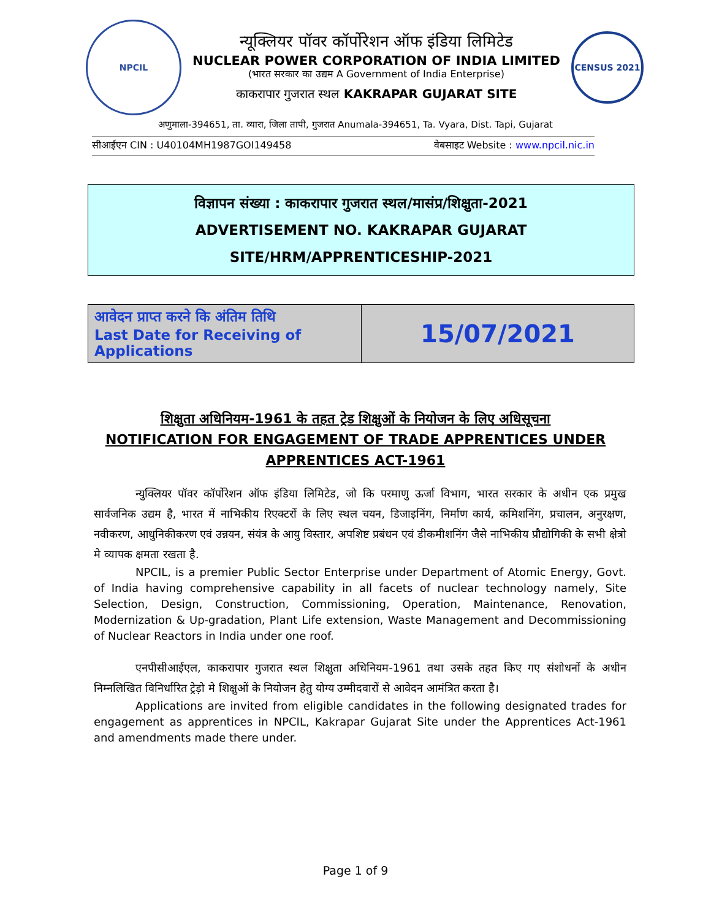NPCIL
न्यूक्लियर पॉवर कॉर्पोरेशन ऑफ इंडिया लिमिटेड
NUCLEAR POWER CORPORATION OF INDIA LIMITED
(भारत सरकार का उद्यम A Government of India Enterprise)
काकरापार गुजरात स्थल KAKRAPAR GUJARAT SITE
CENSUS 2021
अणुमाला-394651, ता. व्यारा, जिला तापी, गुजरात Anumala-394651, Ta. Vyara, Dist. Tapi, Gujarat
सीआईएन CIN : U40104MH1987GOI149458 वेबसाइट Website : www.npcil.nic.in
विज्ञापन संख्या : काकरापार गुजरात स्थल/मासंप्र/शिक्षुता-2021
ADVERTISEMENT NO. KAKRAPAR GUJARAT SITE/HRM/APPRENTICESHIP-2021
| आवेदन प्राप्त करने कि अंतिम तिथि Last Date for Receiving of Applications | 15/07/2021 |
शिक्षुता अधिनियम-1961 के तहत ट्रेड शिक्षुओं के नियोजन के लिए अधिसूचना
NOTIFICATION FOR ENGAGEMENT OF TRADE APPRENTICES UNDER
APPRENTICES ACT-1961
न्युक्लियर पॉवर कॉर्पोरेशन ऑफ इंडिया लिमिटेड, जो कि परमाणु ऊर्जा विभाग, भारत सरकार के अधीन एक प्रमुख सार्वजनिक उद्यम है, भारत में नाभिकीय रिएक्टरों के लिए स्थल चयन, डिजाइनिंग, निर्माण कार्य, कमिशनिंग, प्रचालन, अनुरक्षण, नवीकरण, आधुनिकीकरण एवं उन्नयन, संयंत्र के आयु विस्तार, अपशिष्ट प्रबंधन एवं डीकमीशनिंग जैसे नाभिकीय प्रौद्योगिकी के सभी क्षेत्रो मे व्यापक क्षमता रखता है.
NPCIL, is a premier Public Sector Enterprise under Department of Atomic Energy, Govt. of India having comprehensive capability in all facets of nuclear technology namely, Site Selection, Design, Construction, Commissioning, Operation, Maintenance, Renovation, Modernization & Up-gradation, Plant Life extension, Waste Management and Decommissioning of Nuclear Reactors in India under one roof.
एनपीसीआईएल, काकरापार गुजरात स्थल शिक्षुता अधिनियम-1961 तथा उसके तहत किए गए संशोधनों के अधीन निम्नलिखित विनिर्धारित ट्रेड़ो मे शिक्षुओं के नियोजन हेतु योग्य उम्मीदवारों से आवेदन आमंत्रित करता है।
Applications are invited from eligible candidates in the following designated trades for engagement as apprentices in NPCIL, Kakrapar Gujarat Site under the Apprentices Act-1961 and amendments made there under.
Page 1 of 9